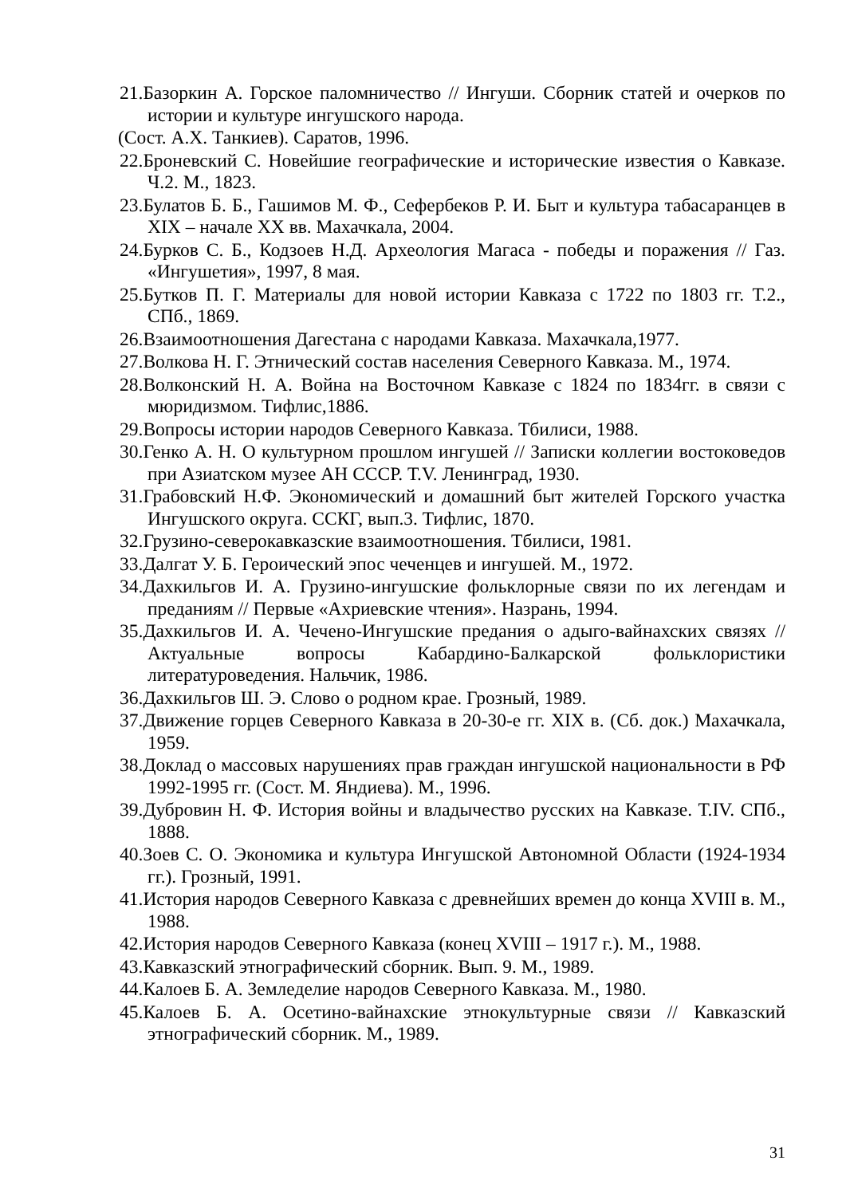21.Базоркин А. Горское паломничество // Ингуши. Сборник статей и очерков по истории и культуре ингушского народа.
(Сост. А.Х. Танкиев). Саратов, 1996.
22.Броневский С. Новейшие географические и исторические известия о Кавказе. Ч.2. М., 1823.
23.Булатов Б. Б., Гашимов М. Ф., Сефербеков Р. И. Быт и культура табасаранцев в XIX – начале XX вв. Махачкала, 2004.
24.Бурков С. Б., Кодзоев Н.Д. Археология Магаса - победы и поражения // Газ. «Ингушетия», 1997, 8 мая.
25.Бутков П. Г. Материалы для новой истории Кавказа с 1722 по 1803 гг. Т.2., СПб., 1869.
26.Взаимоотношения Дагестана с народами Кавказа. Махачкала,1977.
27.Волкова Н. Г. Этнический состав населения Северного Кавказа. М., 1974.
28.Волконский Н. А. Война на Восточном Кавказе с 1824 по 1834гг. в связи с мюридизмом. Тифлис,1886.
29.Вопросы истории народов Северного Кавказа. Тбилиси, 1988.
30.Генко А. Н. О культурном прошлом ингушей // Записки коллегии востоковедов при Азиатском музее АН СССР. Т.V. Ленинград, 1930.
31.Грабовский Н.Ф. Экономический и домашний быт жителей Горского участка Ингушского округа. ССКГ, вып.3. Тифлис, 1870.
32.Грузино-северокавказские взаимоотношения. Тбилиси, 1981.
33.Далгат У. Б. Героический эпос чеченцев и ингушей. М., 1972.
34.Дахкильгов И. А. Грузино-ингушские фольклорные связи по их легендам и преданиям // Первые «Ахриевские чтения». Назрань, 1994.
35.Дахкильгов И. А. Чечено-Ингушские предания о адыго-вайнахских связях //Актуальные вопросы Кабардино-Балкарской фольклористики литературоведения. Нальчик, 1986.
36.Дахкильгов Ш. Э. Слово о родном крае. Грозный, 1989.
37.Движение горцев Северного Кавказа в 20-30-е гг. XIX в. (Сб. док.) Махачкала, 1959.
38.Доклад о массовых нарушениях прав граждан ингушской национальности в РФ 1992-1995 гг. (Сост. М. Яндиева). М., 1996.
39.Дубровин Н. Ф. История войны и владычество русских на Кавказе. Т.IV. СПб., 1888.
40.Зоев С. О. Экономика и культура Ингушской Автономной Области (1924-1934 гг.). Грозный, 1991.
41.История народов Северного Кавказа с древнейших времен до конца XVIII в. М., 1988.
42.История народов Северного Кавказа (конец XVIII – 1917 г.). М., 1988.
43.Кавказский этнографический сборник. Вып. 9. М., 1989.
44.Калоев Б. А. Земледелие народов Северного Кавказа. М., 1980.
45.Калоев Б. А. Осетино-вайнахские этнокультурные связи // Кавказский этнографический сборник. М., 1989.
31